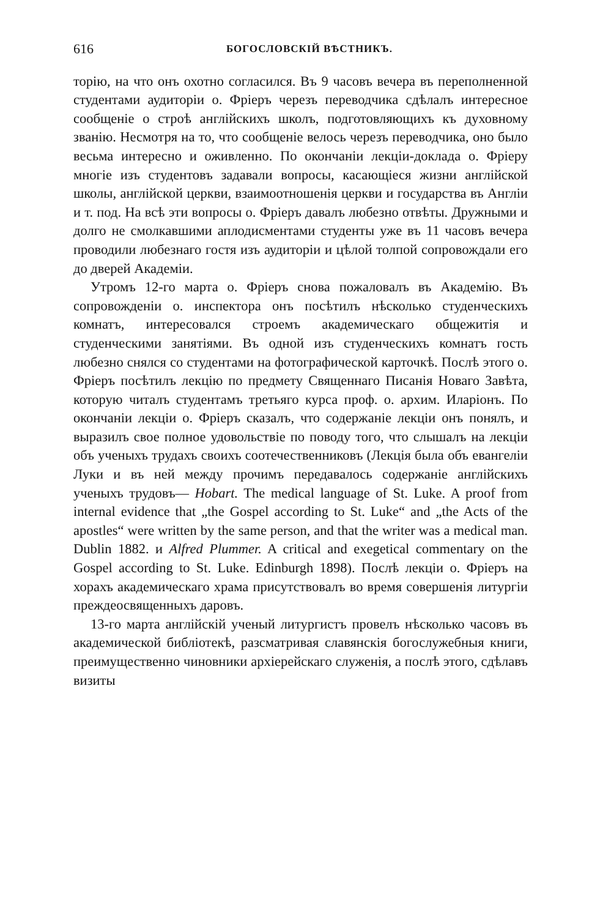616 БОГОСЛОВСКІЙ ВѢСТНИКЪ.
торію, на что онъ охотно согласился. Въ 9 часовъ вечера въ переполненной студентами аудиторіи о. Фріеръ черезъ переводчика сдѣлалъ интересное сообщеніе о строѣ англійскихъ школъ, подготовляющихъ къ духовному званію. Несмотря на то, что сообщеніе велось черезъ переводчика, оно было весьма интересно и оживленно. По окончаніи лекціи-доклада о. Фріеру многіе изъ студентовъ задавали вопросы, касающіеся жизни англійской школы, англійской церкви, взаимоотношенія церкви и государства въ Англіи и т. под. На всѣ эти вопросы о. Фріеръ давалъ любезно отвѣты. Дружными и долго не смолкавшими аплодисментами студенты уже въ 11 часовъ вечера проводили любезнаго гостя изъ аудиторіи и цѣлой толпой сопровождали его до дверей Академіи.
Утромъ 12-го марта о. Фріеръ снова пожаловалъ въ Академію. Въ сопровожденіи о. инспектора онъ посѣтилъ нѣсколько студенческихъ комнатъ, интересовался строемъ академическаго общежитія и студенческими занятіями. Въ одной изъ студенческихъ комнатъ гость любезно снялся со студентами на фотографической карточкѣ. Послѣ этого о. Фріеръ посѣтилъ лекцію по предмету Священнаго Писанія Новаго Завѣта, которую читалъ студентамъ третьяго курса проф. о. архим. Иларіонъ. По окончаніи лекціи о. Фріеръ сказалъ, что содержаніе лекціи онъ понялъ, и выразилъ свое полное удовольствіе по поводу того, что слышалъ на лекціи объ ученыхъ трудахъ своихъ соотечественниковъ (Лекція была объ евангеліи Луки и въ ней между прочимъ передавалось содержаніе англійскихъ ученыхъ трудовъ— Hobart. The medical language of St. Luke. A proof from internal evidence that „the Gospel according to St. Luke“ and „the Acts of the apostles“ were written by the same person, and that the writer was a medical man. Dublin 1882. и Alfred Plummer. A critical and exegetical commentary on the Gospel according to St. Luke. Edinburgh 1898). Послѣ лекціи о. Фріеръ на хорахъ академическаго храма присутствовалъ во время совершенія литургіи преждеосвященныхъ даровъ.
13-го марта англійскій ученый литургистъ провелъ нѣсколько часовъ въ академической библіотекѣ, разсматривая славянскія богослужебныя книги, преимущественно чиновники архіерейскаго служенія, а послѣ этого, сдѣлавъ визиты